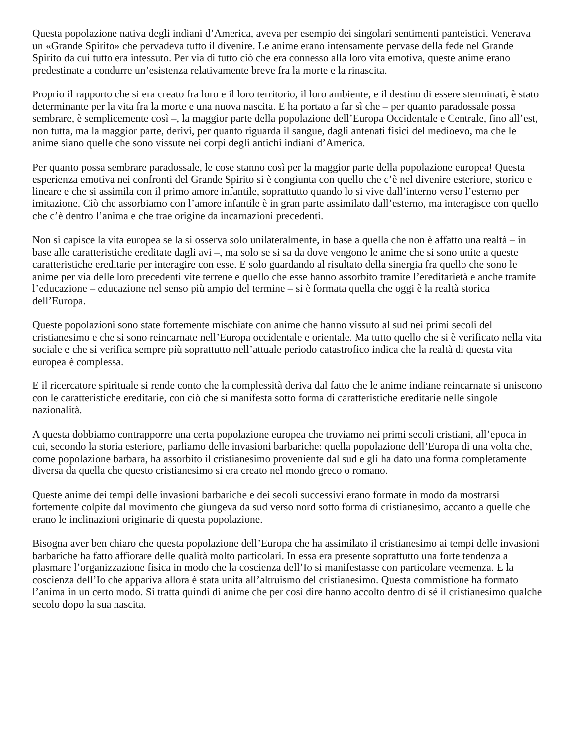Questa popolazione nativa degli indiani d’America, aveva per esempio dei singolari sentimenti panteistici. Venerava un «Grande Spirito» che pervadeva tutto il divenire. Le anime erano intensamente pervase della fede nel Grande Spirito da cui tutto era intessuto. Per via di tutto ciò che era connesso alla loro vita emotiva, queste anime erano predestinate a condurre un’esistenza relativamente breve fra la morte e la rinascita.
Proprio il rapporto che si era creato fra loro e il loro territorio, il loro ambiente, e il destino di essere sterminati, è stato determinante per la vita fra la morte e una nuova nascita. E ha portato a far sì che – per quanto paradossale possa sembrare, è semplicemente così –, la maggior parte della popolazione dell’Europa Occidentale e Centrale, fino all’est, non tutta, ma la maggior parte, derivi, per quanto riguarda il sangue, dagli antenati fisici del medioevo, ma che le anime siano quelle che sono vissute nei corpi degli antichi indiani d’America.
Per quanto possa sembrare paradossale, le cose stanno così per la maggior parte della popolazione europea! Questa esperienza emotiva nei confronti del Grande Spirito si è congiunta con quello che c’è nel divenire esteriore, storico e lineare e che si assimila con il primo amore infantile, soprattutto quando lo si vive dall’interno verso l’esterno per imitazione. Ciò che assorbiamo con l’amore infantile è in gran parte assimilato dall’esterno, ma interagisce con quello che c’è dentro l’anima e che trae origine da incarnazioni precedenti.
Non si capisce la vita europea se la si osserva solo unilateralmente, in base a quella che non è affatto una realtà – in base alle caratteristiche ereditate dagli avi –, ma solo se si sa da dove vengono le anime che si sono unite a queste caratteristiche ereditarie per interagire con esse. E solo guardando al risultato della sinergia fra quello che sono le anime per via delle loro precedenti vite terrene e quello che esse hanno assorbito tramite l’ereditarietà e anche tramite l’educazione – educazione nel senso più ampio del termine – si è formata quella che oggi è la realtà storica dell’Europa.
Queste popolazioni sono state fortemente mischiate con anime che hanno vissuto al sud nei primi secoli del cristianesimo e che si sono reincarnate nell’Europa occidentale e orientale. Ma tutto quello che si è verificato nella vita sociale e che si verifica sempre più soprattutto nell’attuale periodo catastrofico indica che la realtà di questa vita europea è complessa.
E il ricercatore spirituale si rende conto che la complessità deriva dal fatto che le anime indiane reincarnate si uniscono con le caratteristiche ereditarie, con ciò che si manifesta sotto forma di caratteristiche ereditarie nelle singole nazionalità.
A questa dobbiamo contrapporre una certa popolazione europea che troviamo nei primi secoli cristiani, all’epoca in cui, secondo la storia esteriore, parliamo delle invasioni barbariche: quella popolazione dell’Europa di una volta che, come popolazione barbara, ha assorbito il cristianesimo proveniente dal sud e gli ha dato una forma completamente diversa da quella che questo cristianesimo si era creato nel mondo greco o romano.
Queste anime dei tempi delle invasioni barbariche e dei secoli successivi erano formate in modo da mostrarsi fortemente colpite dal movimento che giungeva da sud verso nord sotto forma di cristianesimo, accanto a quelle che erano le inclinazioni originarie di questa popolazione.
Bisogna aver ben chiaro che questa popolazione dell’Europa che ha assimilato il cristianesimo ai tempi delle invasioni barbariche ha fatto affiorare delle qualità molto particolari. In essa era presente soprattutto una forte tendenza a plasmare l’organizzazione fisica in modo che la coscienza dell’Io si manifestasse con particolare veemenza. E la coscienza dell’Io che appariva allora è stata unita all’altruismo del cristianesimo. Questa commistione ha formato l’anima in un certo modo. Si tratta quindi di anime che per così dire hanno accolto dentro di sé il cristianesimo qualche secolo dopo la sua nascita.